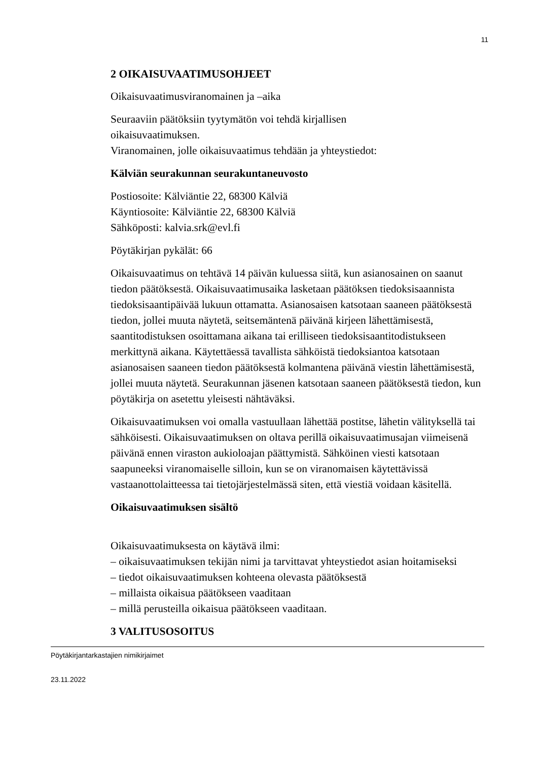11
2 OIKAISUVAATIMUSOHJEET
Oikaisuvaatimusviranomainen ja –aika
Seuraaviin päätöksiin tyytymätön voi tehdä kirjallisen
oikaisuvaatimuksen.
Viranomainen, jolle oikaisuvaatimus tehdään ja yhteystiedot:
Kälviän seurakunnan seurakuntaneuvosto
Postiosoite: Kälviäntie 22, 68300 Kälviä
Käyntiosoite: Kälviäntie 22, 68300 Kälviä
Sähköposti: kalvia.srk@evl.fi
Pöytäkirjan pykälät: 66
Oikaisuvaatimus on tehtävä 14 päivän kuluessa siitä, kun asianosainen on saanut tiedon päätöksestä. Oikaisuvaatimusaika lasketaan päätöksen tiedoksisaannista tiedoksisaantipäivää lukuun ottamatta. Asianosaisen katsotaan saaneen päätöksestä tiedon, jollei muuta näytetä, seitsemäntenä päivänä kirjeen lähettämisestä, saantitodistuksen osoittamana aikana tai erilliseen tiedoksisaantitodistukseen merkittynä aikana. Käytettäessä tavallista sähköistä tiedoksiantoa katsotaan asianosaisen saaneen tiedon päätöksestä kolmantena päivänä viestin lähettämisestä, jollei muuta näytetä. Seurakunnan jäsenen katsotaan saaneen päätöksestä tiedon, kun pöytäkirja on asetettu yleisesti nähtäväksi.
Oikaisuvaatimuksen voi omalla vastuullaan lähettää postitse, lähetin välityksellä tai sähköisesti. Oikaisuvaatimuksen on oltava perillä oikaisuvaatimusajan viimeisenä päivänä ennen viraston aukioloajan päättymistä. Sähköinen viesti katsotaan saapuneeksi viranomaiselle silloin, kun se on viranomaisen käytettävissä vastaanottolaitteessa tai tietojärjestelmässä siten, että viestiä voidaan käsitellä.
Oikaisuvaatimuksen sisältö
Oikaisuvaatimuksesta on käytävä ilmi:
– oikaisuvaatimuksen tekijän nimi ja tarvittavat yhteystiedot asian hoitamiseksi
– tiedot oikaisuvaatimuksen kohteena olevasta päätöksestä
– millaista oikaisua päätökseen vaaditaan
– millä perusteilla oikaisua päätökseen vaaditaan.
3 VALITUSOSOITUS
Pöytäkirjantarkastajien nimikirjaimet
23.11.2022